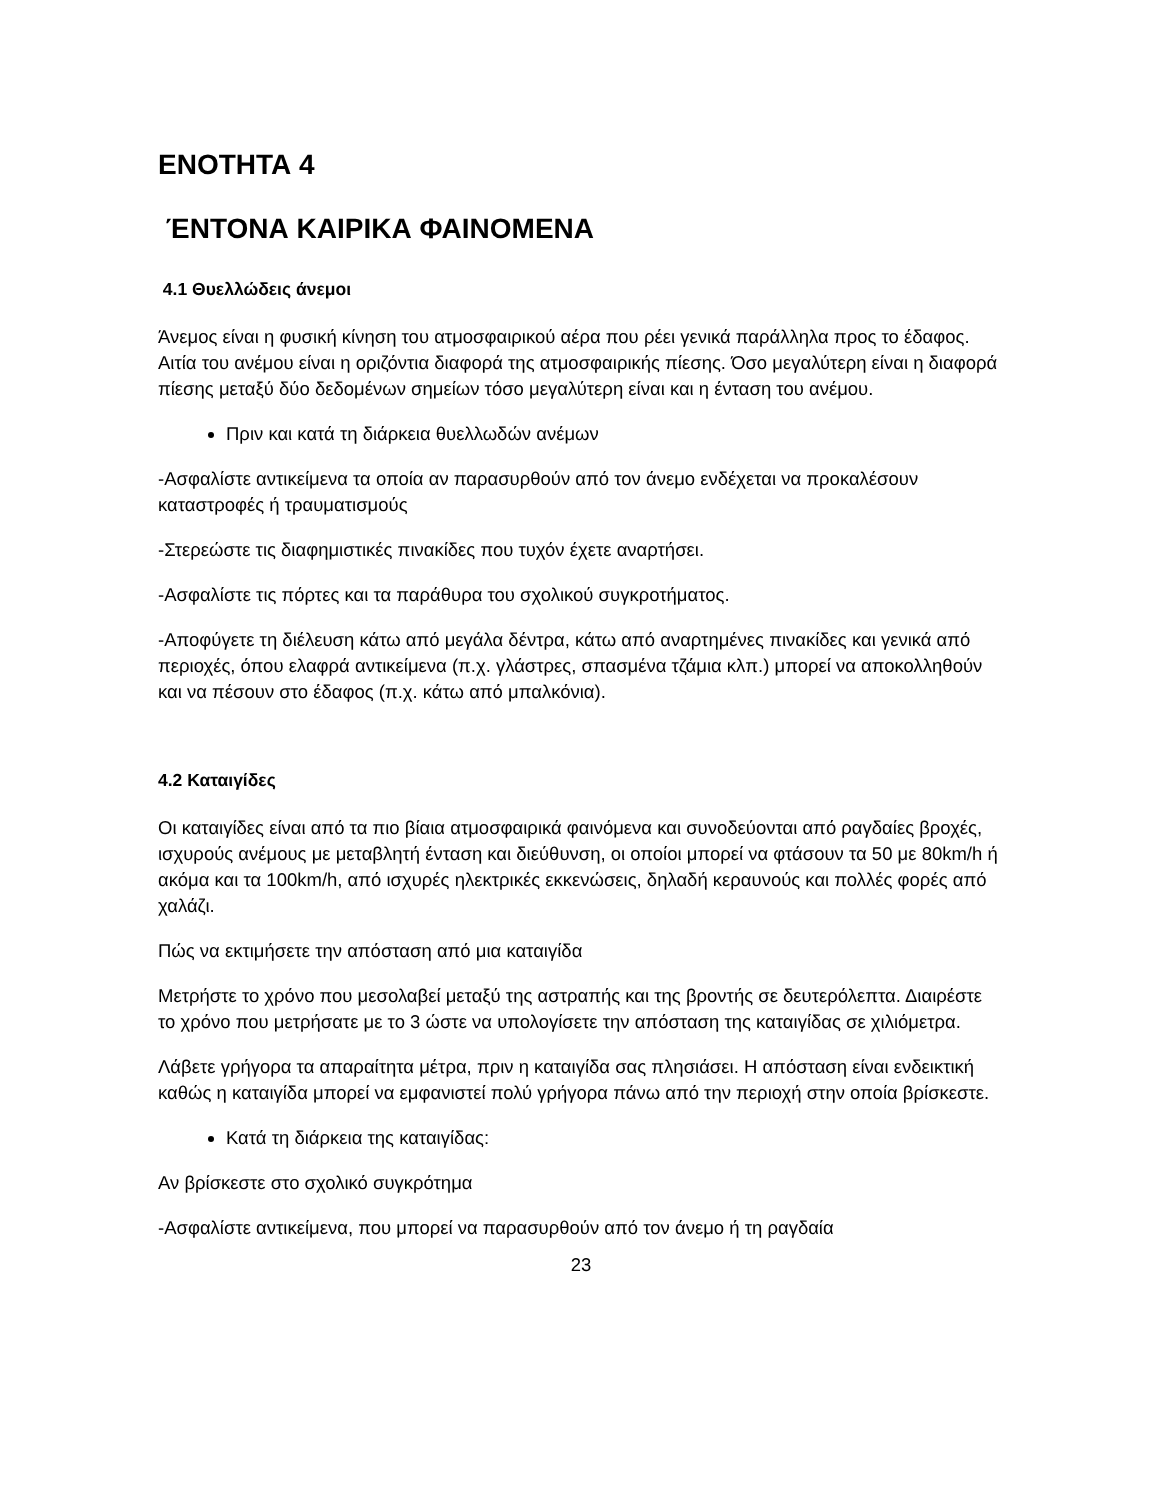ΕΝΟΤΗΤΑ 4
ΈΝΤΟΝΑ ΚΑΙΡΙΚΑ ΦΑΙΝΟΜΕΝΑ
4.1 Θυελλώδεις άνεμοι
Άνεμος είναι η φυσική κίνηση του ατμοσφαιρικού αέρα που ρέει γενικά παράλληλα προς το έδαφος. Αιτία του ανέμου είναι η οριζόντια διαφορά της ατμοσφαιρικής πίεσης. Όσο μεγαλύτερη είναι η διαφορά πίεσης μεταξύ δύο δεδομένων σημείων τόσο μεγαλύτερη είναι και η ένταση του ανέμου.
Πριν και κατά τη διάρκεια θυελλωδών ανέμων
-Ασφαλίστε αντικείμενα τα οποία αν παρασυρθούν από τον άνεμο ενδέχεται να προκαλέσουν καταστροφές ή τραυματισμούς
-Στερεώστε τις διαφημιστικές πινακίδες που τυχόν έχετε αναρτήσει.
-Ασφαλίστε τις πόρτες και τα παράθυρα του σχολικού συγκροτήματος.
-Αποφύγετε τη διέλευση κάτω από μεγάλα δέντρα, κάτω από αναρτημένες πινακίδες και γενικά από περιοχές, όπου ελαφρά αντικείμενα (π.χ. γλάστρες, σπασμένα τζάμια κλπ.) μπορεί να αποκολληθούν και να πέσουν στο έδαφος (π.χ. κάτω από μπαλκόνια).
4.2 Καταιγίδες
Οι καταιγίδες είναι από τα πιο βίαια ατμοσφαιρικά φαινόμενα και συνοδεύονται από ραγδαίες βροχές, ισχυρούς ανέμους με μεταβλητή ένταση και διεύθυνση, οι οποίοι μπορεί να φτάσουν τα 50 με 80km/h ή ακόμα και τα 100km/h, από ισχυρές ηλεκτρικές εκκενώσεις, δηλαδή κεραυνούς και πολλές φορές από χαλάζι.
Πώς να εκτιμήσετε την απόσταση από μια καταιγίδα
Μετρήστε το χρόνο που μεσολαβεί μεταξύ της αστραπής και της βροντής σε δευτερόλεπτα. Διαιρέστε το χρόνο που μετρήσατε με το 3 ώστε να υπολογίσετε την απόσταση της καταιγίδας σε χιλιόμετρα.
Λάβετε γρήγορα τα απαραίτητα μέτρα, πριν η καταιγίδα σας πλησιάσει. Η απόσταση είναι ενδεικτική καθώς η καταιγίδα μπορεί να εμφανιστεί πολύ γρήγορα πάνω από την περιοχή στην οποία βρίσκεστε.
Κατά τη διάρκεια της καταιγίδας:
Αν βρίσκεστε στο σχολικό συγκρότημα
-Ασφαλίστε αντικείμενα, που μπορεί να παρασυρθούν από τον άνεμο ή τη ραγδαία
23